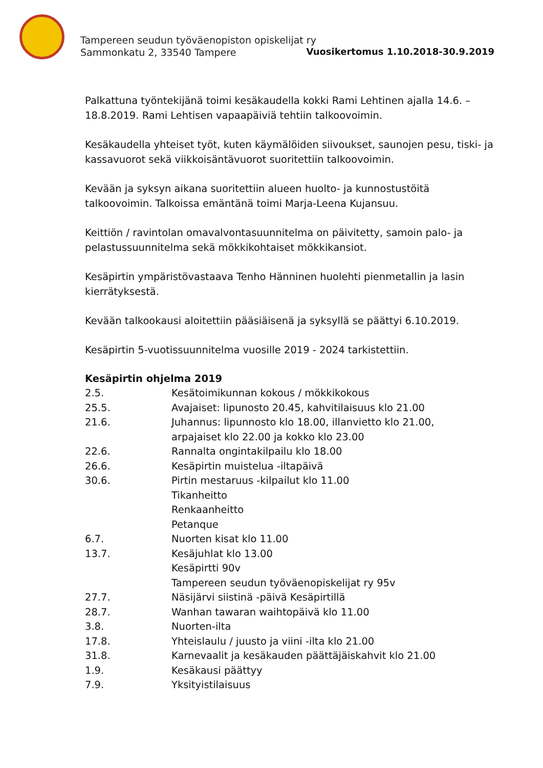Tampereen seudun työväenopiston opiskelijat ry
Sammonkatu 2, 33540 Tampere
Vuosikertomus 1.10.2018-30.9.2019
Palkattuna työntekijänä toimi kesäkaudella kokki Rami Lehtinen ajalla 14.6. – 18.8.2019. Rami Lehtisen vapaapäiviä tehtiin talkoovoimin.
Kesäkaudella yhteiset työt, kuten käymälöiden siivoukset, saunojen pesu, tiski- ja kassavuorot sekä viikkoisäntävuorot suoritettiin talkoovoimin.
Kevään ja syksyn aikana suoritettiin alueen huolto- ja kunnostustöitä talkoovoimin. Talkoissa emäntänä toimi Marja-Leena Kujansuu.
Keittiön / ravintolan omavalvontasuunnitelma on päivitetty, samoin palo- ja pelastussuunnitelma sekä mökkikohtaiset mökkikansiot.
Kesäpirtin ympäristövastaava Tenho Hänninen huolehti pienmetallin ja lasin kierrätyksestä.
Kevään talkookausi aloitettiin pääsiäisenä ja syksyllä se päättyi 6.10.2019.
Kesäpirtin 5-vuotissuunnitelma vuosille 2019 - 2024 tarkistettiin.
Kesäpirtin ohjelma 2019
| 2.5. | Kesätoimikunnan kokous / mökkikokous |
| 25.5. | Avajaiset: lipunosto 20.45, kahvitilaisuus klo 21.00 |
| 21.6. | Juhannus: lipunnosto klo 18.00, illanvietto klo 21.00, arpajaiset klo 22.00 ja kokko klo 23.00 |
| 22.6. | Rannalta ongintakilpailu klo 18.00 |
| 26.6. | Kesäpirtin muistelua -iltapäivä |
| 30.6. | Pirtin mestaruus -kilpailut klo 11.00 Tikanheitto Renkaanheitto Petanque |
| 6.7. | Nuorten kisat klo 11.00 |
| 13.7. | Kesäjuhlat klo 13.00 Kesäpirtti 90v Tampereen seudun työväenopiskelijat ry 95v |
| 27.7. | Näsijärvi siistinä -päivä Kesäpirtillä |
| 28.7. | Wanhan tawaran waihtopäivä klo 11.00 |
| 3.8. | Nuorten-ilta |
| 17.8. | Yhteislaulu / juusto ja viini -ilta klo 21.00 |
| 31.8. | Karnevaalit ja kesäkauden päättäjäiskahvit klo 21.00 |
| 1.9. | Kesäkausi päättyy |
| 7.9. | Yksityistilaisuus |